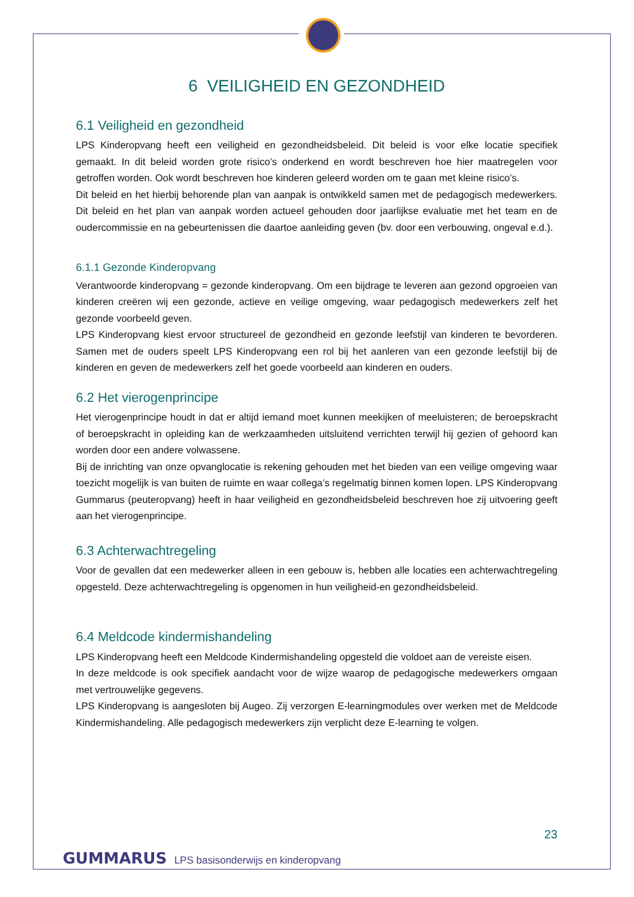6 VEILIGHEID EN GEZONDHEID
6.1 Veiligheid en gezondheid
LPS Kinderopvang heeft een veiligheid en gezondheidsbeleid. Dit beleid is voor elke locatie specifiek gemaakt. In dit beleid worden grote risico’s onderkend en wordt beschreven hoe hier maatregelen voor getroffen worden. Ook wordt beschreven hoe kinderen geleerd worden om te gaan met kleine risico’s.
Dit beleid en het hierbij behorende plan van aanpak is ontwikkeld samen met de pedagogisch medewerkers. Dit beleid en het plan van aanpak worden actueel gehouden door jaarlijkse evaluatie met het team en de oudercommissie en na gebeurtenissen die daartoe aanleiding geven (bv. door een verbouwing, ongeval e.d.).
6.1.1 Gezonde Kinderopvang
Verantwoorde kinderopvang = gezonde kinderopvang. Om een bijdrage te leveren aan gezond opgroeien van kinderen creëren wij een gezonde, actieve en veilige omgeving, waar pedagogisch medewerkers zelf het gezonde voorbeeld geven.
LPS Kinderopvang kiest ervoor structureel de gezondheid en gezonde leefstijl van kinderen te bevorderen. Samen met de ouders speelt LPS Kinderopvang een rol bij het aanleren van een gezonde leefstijl bij de kinderen en geven de medewerkers zelf het goede voorbeeld aan kinderen en ouders.
6.2 Het vierogenprincipe
Het vierogenprincipe houdt in dat er altijd iemand moet kunnen meekijken of meeluisteren; de beroepskracht of beroepskracht in opleiding kan de werkzaamheden uitsluitend verrichten terwijl hij gezien of gehoord kan worden door een andere volwassene.
Bij de inrichting van onze opvanglocatie is rekening gehouden met het bieden van een veilige omgeving waar toezicht mogelijk is van buiten de ruimte en waar collega’s regelmatig binnen komen lopen. LPS Kinderopvang Gummarus (peuteropvang) heeft in haar veiligheid en gezondheidsbeleid beschreven hoe zij uitvoering geeft aan het vierogenprincipe.
6.3 Achterwachtregeling
Voor de gevallen dat een medewerker alleen in een gebouw is, hebben alle locaties een achterwachtregeling opgesteld. Deze achterwachtregeling is opgenomen in hun veiligheid-en gezondheidsbeleid.
6.4 Meldcode kindermishandeling
LPS Kinderopvang heeft een Meldcode Kindermishandeling opgesteld die voldoet aan de vereiste eisen.
In deze meldcode is ook specifiek aandacht voor de wijze waarop de pedagogische medewerkers omgaan met vertrouwelijke gegevens.
LPS Kinderopvang is aangesloten bij Augeo. Zij verzorgen E-learningmodules over werken met de Meldcode Kindermishandeling. Alle pedagogisch medewerkers zijn verplicht deze E-learning te volgen.
23
GUMMARUS LPS basisonderwijs en kinderopvang